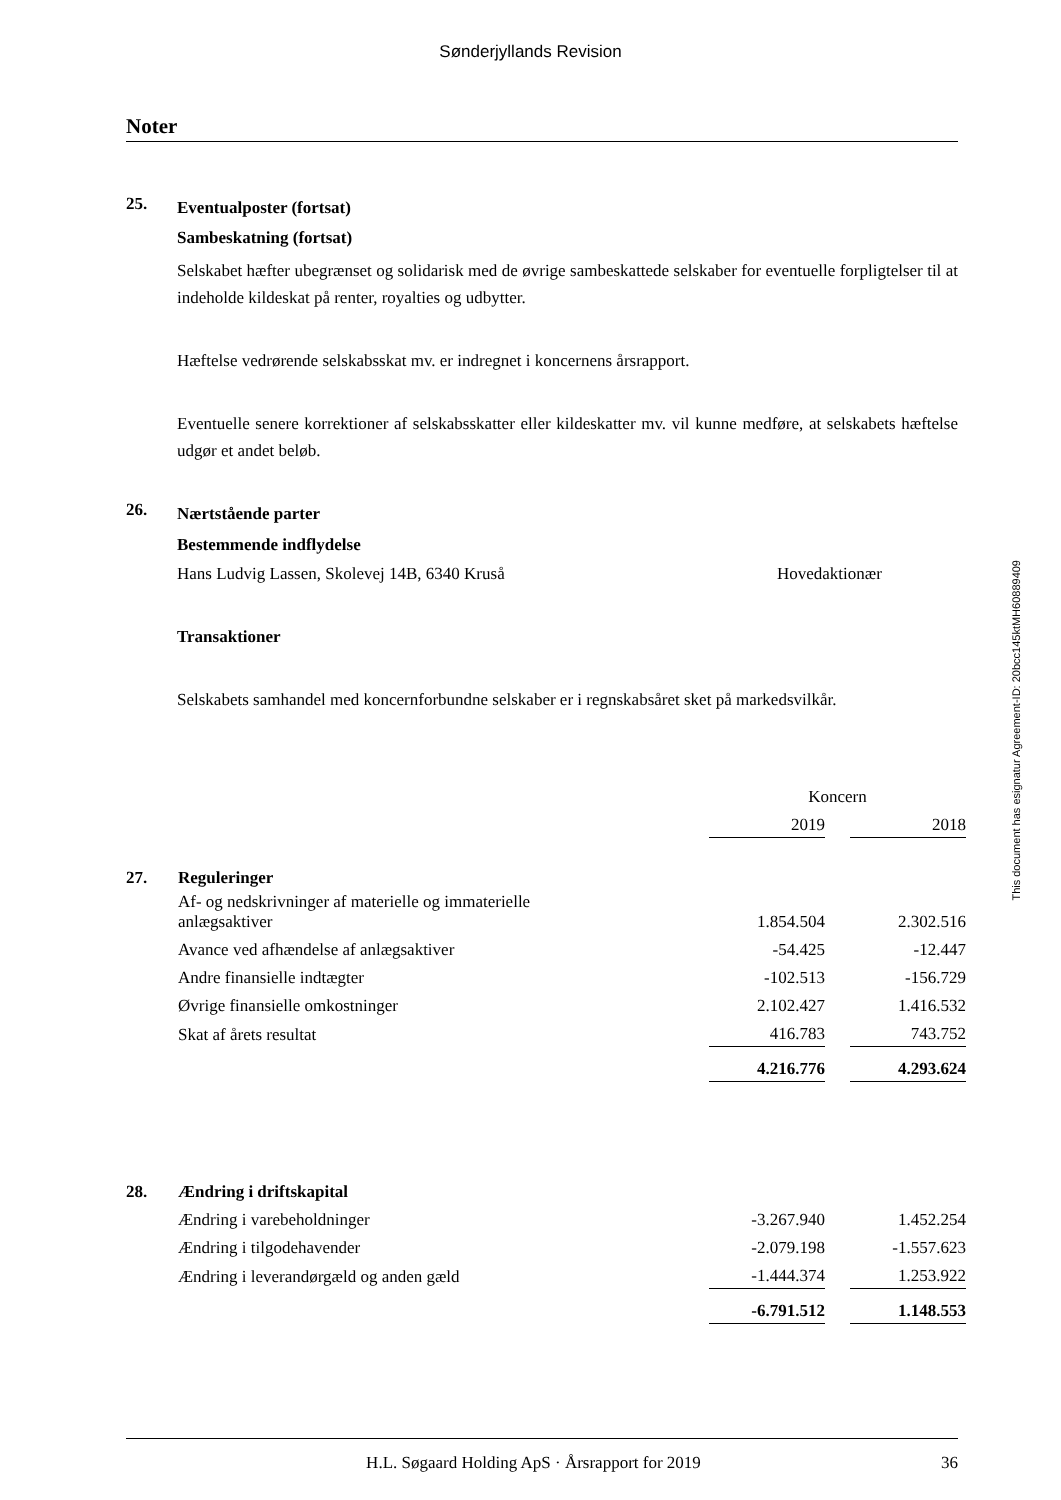Sønderjyllands Revision
Noter
25.
Eventualposter (fortsat)
Sambeskatning (fortsat)
Selskabet hæfter ubegrænset og solidarisk med de øvrige sambeskattede selskaber for eventuelle forpligtelser til at indeholde kildeskat på renter, royalties og udbytter.
Hæftelse vedrørende selskabsskat mv. er indregnet i koncernens årsrapport.
Eventuelle senere korrektioner af selskabsskatter eller kildeskatter mv. vil kunne medføre, at selskabets hæftelse udgør et andet beløb.
26.
Nærtstående parter
Bestemmende indflydelse
Hans Ludvig Lassen, Skolevej 14B, 6340 Kruså Hovedaktionær
Transaktioner
Selskabets samhandel med koncernforbundne selskaber er i regnskabsåret sket på markedsvilkår.
| | | Koncern | | |
| | | 2019 | | 2018 |
| 27. | Reguleringer | | | |
| | Af- og nedskrivninger af materielle og immaterielle anlægsaktiver | 1.854.504 | | 2.302.516 |
| | Avance ved afhændelse af anlægsaktiver | -54.425 | | -12.447 |
| | Andre finansielle indtægter | -102.513 | | -156.729 |
| | Øvrige finansielle omkostninger | 2.102.427 | | 1.416.532 |
| | Skat af årets resultat | 416.783 | | 743.752 |
| | | 4.216.776 | | 4.293.624 |
| 28. | Ændring i driftskapital | | | |
| | Ændring i varebeholdninger | -3.267.940 | | 1.452.254 |
| | Ændring i tilgodehavender | -2.079.198 | | -1.557.623 |
| | Ændring i leverandørgæld og anden gæld | -1.444.374 | | 1.253.922 |
| | | -6.791.512 | | 1.148.553 |
This document has esignatur Agreement-ID: 20bcc145ktMH60889409
H.L. Søgaard Holding ApS · Årsrapport for 2019 36